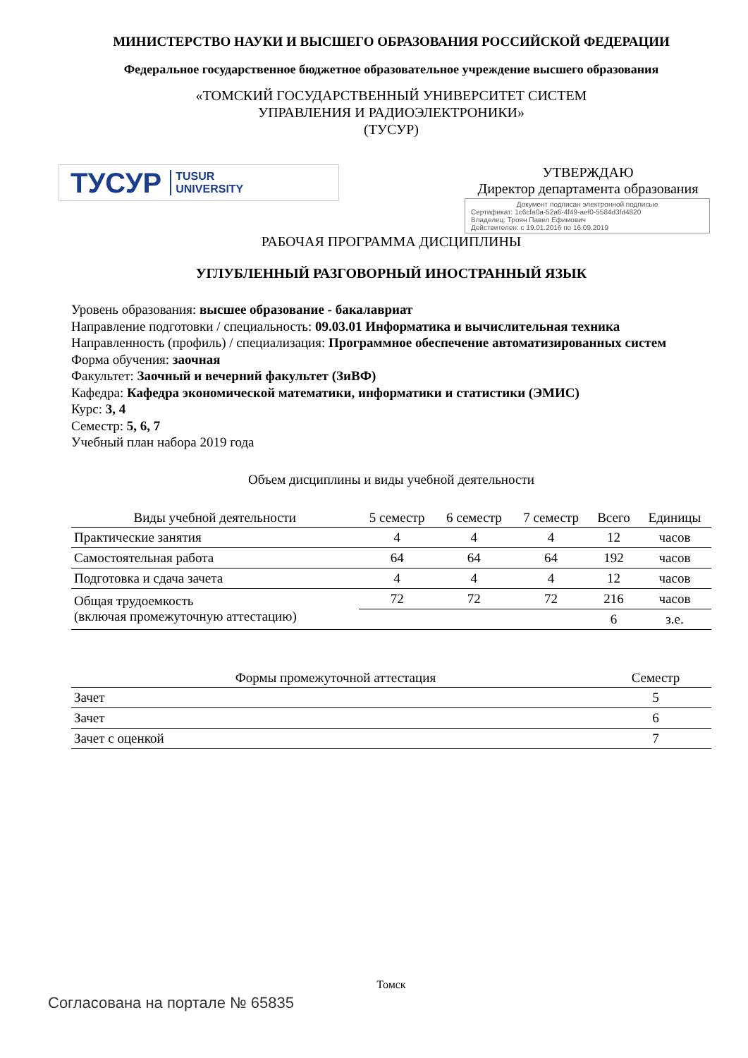МИНИСТЕРСТВО НАУКИ И ВЫСШЕГО ОБРАЗОВАНИЯ РОССИЙСКОЙ ФЕДЕРАЦИИ
Федеральное государственное бюджетное образовательное учреждение высшего образования
«ТОМСКИЙ ГОСУДАРСТВЕННЫЙ УНИВЕРСИТЕТ СИСТЕМ
УПРАВЛЕНИЯ И РАДИОЭЛЕКТРОНИКИ»
(ТУСУР)
ТУСУР TUSUR
UNIVERSITY
УТВЕРЖДАЮ
Директор департамента образования
Документ подписан электронной подписью
Сертификат: 1c6cfa0a-52a6-4f49-aef0-5584d3fd4820
Владелец: Троян Павел Ефимович
Действителен: с 19.01.2016 по 16.09.2019
РАБОЧАЯ ПРОГРАММА ДИСЦИПЛИНЫ
УГЛУБЛЕННЫЙ РАЗГОВОРНЫЙ ИНОСТРАННЫЙ ЯЗЫК
Уровень образования: высшее образование - бакалавриат
Направление подготовки / специальность: 09.03.01 Информатика и вычислительная техника
Направленность (профиль) / специализация: Программное обеспечение автоматизированных систем
Форма обучения: заочная
Факультет: Заочный и вечерний факультет (ЗиВФ)
Кафедра: Кафедра экономической математики, информатики и статистики (ЭМИС)
Курс: 3, 4
Семестр: 5, 6, 7
Учебный план набора 2019 года
Объем дисциплины и виды учебной деятельности
| Виды учебной деятельности | 5 семестр | 6 семестр | 7 семестр | Всего | Единицы |
| --- | --- | --- | --- | --- | --- |
| Практические занятия | 4 | 4 | 4 | 12 | часов |
| Самостоятельная работа | 64 | 64 | 64 | 192 | часов |
| Подготовка и сдача зачета | 4 | 4 | 4 | 12 | часов |
| Общая трудоемкость (включая промежуточную аттестацию) | 72 | 72 | 72 | 216 | часов |
| | | | | 6 | з.е. |
| Формы промежуточной аттестация | Семестр |
| --- | --- |
| Зачет | 5 |
| Зачет | 6 |
| Зачет с оценкой | 7 |
Томск
Согласована на портале № 65835